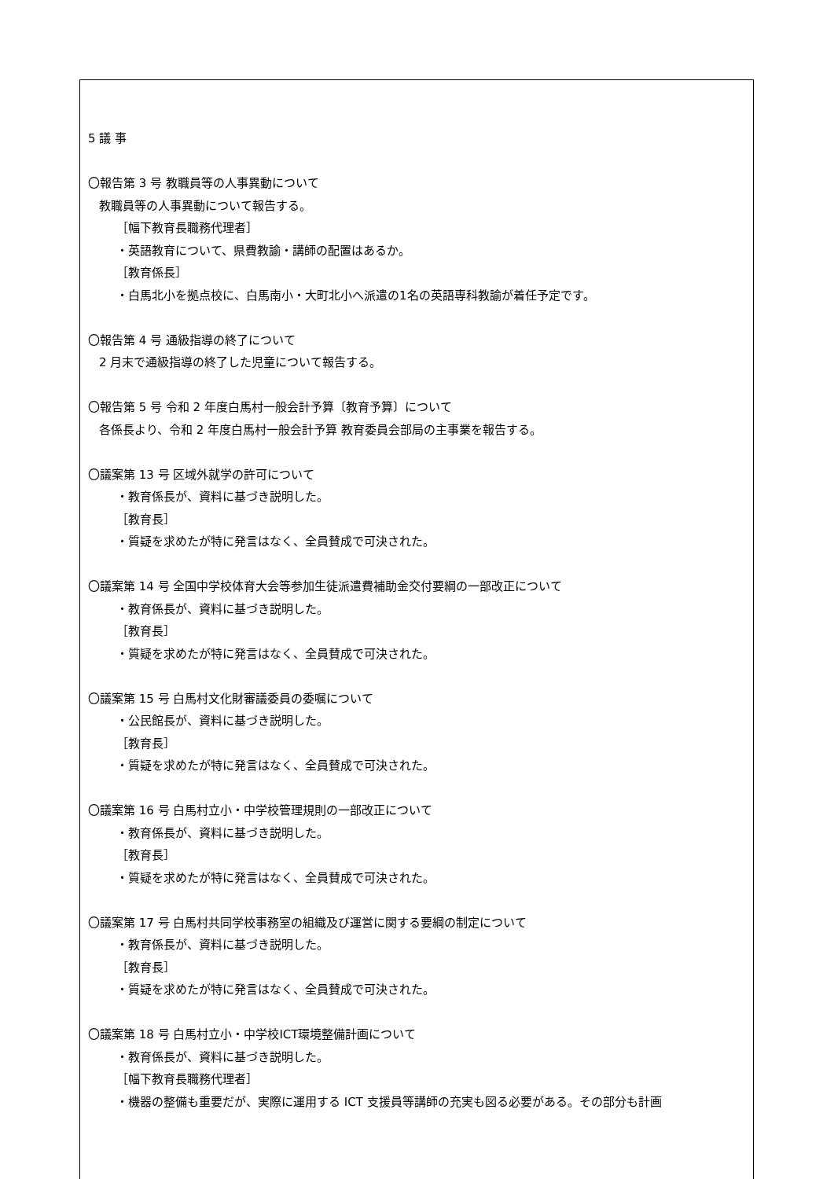5 議 事
〇報告第 3 号 教職員等の人事異動について
教職員等の人事異動について報告する。
［幅下教育長職務代理者］
・英語教育について、県費教諭・講師の配置はあるか。
［教育係長］
・白馬北小を拠点校に、白馬南小・大町北小へ派遣の1名の英語専科教諭が着任予定です。
〇報告第 4 号 通級指導の終了について
2 月末で通級指導の終了した児童について報告する。
〇報告第 5 号 令和 2 年度白馬村一般会計予算〔教育予算〕について
各係長より、令和 2 年度白馬村一般会計予算 教育委員会部局の主事業を報告する。
〇議案第 13 号 区域外就学の許可について
・教育係長が、資料に基づき説明した。
［教育長］
・質疑を求めたが特に発言はなく、全員賛成で可決された。
〇議案第 14 号 全国中学校体育大会等参加生徒派遣費補助金交付要綱の一部改正について
・教育係長が、資料に基づき説明した。
［教育長］
・質疑を求めたが特に発言はなく、全員賛成で可決された。
〇議案第 15 号 白馬村文化財審議委員の委嘱について
・公民館長が、資料に基づき説明した。
［教育長］
・質疑を求めたが特に発言はなく、全員賛成で可決された。
〇議案第 16 号 白馬村立小・中学校管理規則の一部改正について
・教育係長が、資料に基づき説明した。
［教育長］
・質疑を求めたが特に発言はなく、全員賛成で可決された。
〇議案第 17 号 白馬村共同学校事務室の組織及び運営に関する要綱の制定について
・教育係長が、資料に基づき説明した。
［教育長］
・質疑を求めたが特に発言はなく、全員賛成で可決された。
〇議案第 18 号 白馬村立小・中学校ICT環境整備計画について
・教育係長が、資料に基づき説明した。
［幅下教育長職務代理者］
・機器の整備も重要だが、実際に運用する ICT 支援員等講師の充実も図る必要がある。その部分も計画